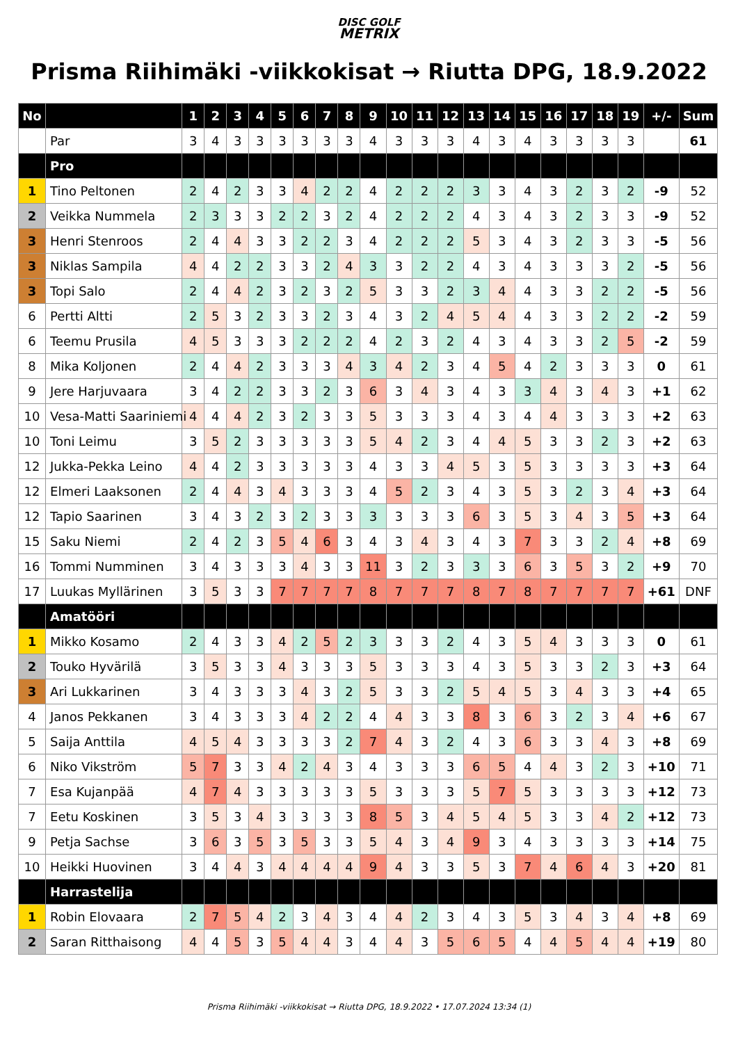DISC GOLF
METRIX
Prisma Riihimäki -viikkokisat → Riutta DPG, 18.9.2022
| No | | 1 | 2 | 3 | 4 | 5 | 6 | 7 | 8 | 9 | 10 | 11 | 12 | 13 | 14 | 15 | 16 | 17 | 18 | 19 | +/- | Sum |
| --- | --- | --- | --- | --- | --- | --- | --- | --- | --- | --- | --- | --- | --- | --- | --- | --- | --- | --- | --- | --- | --- | --- |
| | Par | 3 | 4 | 3 | 3 | 3 | 3 | 3 | 3 | 4 | 3 | 3 | 3 | 4 | 3 | 4 | 3 | 3 | 3 | 3 | | 61 |
| | Pro | | | | | | | | | | | | | | | | | | | | | |
| 1 | Tino Peltonen | 2 | 4 | 2 | 3 | 3 | 4 | 2 | 2 | 4 | 2 | 2 | 2 | 3 | 3 | 4 | 3 | 2 | 3 | 2 | -9 | 52 |
| 2 | Veikka Nummela | 2 | 3 | 3 | 3 | 2 | 2 | 3 | 2 | 4 | 2 | 2 | 2 | 4 | 3 | 4 | 3 | 2 | 3 | 3 | -9 | 52 |
| 3 | Henri Stenroos | 2 | 4 | 4 | 3 | 3 | 2 | 2 | 3 | 4 | 2 | 2 | 2 | 5 | 3 | 4 | 3 | 2 | 3 | 3 | -5 | 56 |
| 3 | Niklas Sampila | 4 | 4 | 2 | 2 | 3 | 3 | 2 | 4 | 3 | 3 | 2 | 2 | 4 | 3 | 4 | 3 | 3 | 3 | 2 | -5 | 56 |
| 3 | Topi Salo | 2 | 4 | 4 | 2 | 3 | 2 | 3 | 2 | 5 | 3 | 3 | 2 | 3 | 4 | 4 | 3 | 3 | 2 | 2 | -5 | 56 |
| 6 | Pertti Altti | 2 | 5 | 3 | 2 | 3 | 3 | 2 | 3 | 4 | 3 | 2 | 4 | 5 | 4 | 4 | 3 | 3 | 2 | 2 | -2 | 59 |
| 6 | Teemu Prusila | 4 | 5 | 3 | 3 | 3 | 2 | 2 | 2 | 4 | 2 | 3 | 2 | 4 | 3 | 4 | 3 | 3 | 2 | 5 | -2 | 59 |
| 8 | Mika Koljonen | 2 | 4 | 4 | 2 | 3 | 3 | 3 | 4 | 3 | 4 | 2 | 3 | 4 | 5 | 4 | 2 | 3 | 3 | 3 | 0 | 61 |
| 9 | Jere Harjuvaara | 3 | 4 | 2 | 2 | 3 | 3 | 2 | 3 | 6 | 3 | 4 | 3 | 4 | 3 | 3 | 4 | 3 | 4 | 3 | +1 | 62 |
| 10 | Vesa-Matti Saariniemi | 4 | 4 | 4 | 2 | 3 | 2 | 3 | 3 | 5 | 3 | 3 | 3 | 4 | 3 | 4 | 4 | 3 | 3 | 3 | +2 | 63 |
| 10 | Toni Leimu | 3 | 5 | 2 | 3 | 3 | 3 | 3 | 3 | 5 | 4 | 2 | 3 | 4 | 4 | 5 | 3 | 3 | 2 | 3 | +2 | 63 |
| 12 | Jukka-Pekka Leino | 4 | 4 | 2 | 3 | 3 | 3 | 3 | 3 | 4 | 3 | 3 | 4 | 5 | 3 | 5 | 3 | 3 | 3 | 3 | +3 | 64 |
| 12 | Elmeri Laaksonen | 2 | 4 | 4 | 3 | 4 | 3 | 3 | 3 | 4 | 5 | 2 | 3 | 4 | 3 | 5 | 3 | 2 | 3 | 4 | +3 | 64 |
| 12 | Tapio Saarinen | 3 | 4 | 3 | 2 | 3 | 2 | 3 | 3 | 3 | 3 | 3 | 3 | 6 | 3 | 5 | 3 | 4 | 3 | 5 | +3 | 64 |
| 15 | Saku Niemi | 2 | 4 | 2 | 3 | 5 | 4 | 6 | 3 | 4 | 3 | 4 | 3 | 4 | 3 | 7 | 3 | 3 | 2 | 4 | +8 | 69 |
| 16 | Tommi Numminen | 3 | 4 | 3 | 3 | 3 | 4 | 3 | 3 | 11 | 3 | 2 | 3 | 3 | 3 | 6 | 3 | 5 | 3 | 2 | +9 | 70 |
| 17 | Luukas Myllärinen | 3 | 5 | 3 | 3 | 7 | 7 | 7 | 7 | 8 | 7 | 7 | 7 | 8 | 7 | 8 | 7 | 7 | 7 | 7 | +61 | DNF |
| | Amatööri | | | | | | | | | | | | | | | | | | | | | |
| 1 | Mikko Kosamo | 2 | 4 | 3 | 3 | 4 | 2 | 5 | 2 | 3 | 3 | 3 | 2 | 4 | 3 | 5 | 4 | 3 | 3 | 3 | 0 | 61 |
| 2 | Touko Hyvärilä | 3 | 5 | 3 | 3 | 4 | 3 | 3 | 3 | 5 | 3 | 3 | 3 | 4 | 3 | 5 | 3 | 3 | 2 | 3 | +3 | 64 |
| 3 | Ari Lukkarinen | 3 | 4 | 3 | 3 | 3 | 4 | 3 | 2 | 5 | 3 | 3 | 2 | 5 | 4 | 5 | 3 | 4 | 3 | 3 | +4 | 65 |
| 4 | Janos Pekkanen | 3 | 4 | 3 | 3 | 3 | 4 | 2 | 2 | 4 | 4 | 3 | 3 | 8 | 3 | 6 | 3 | 2 | 3 | 4 | +6 | 67 |
| 5 | Saija Anttila | 4 | 5 | 4 | 3 | 3 | 3 | 3 | 2 | 7 | 4 | 3 | 2 | 4 | 3 | 6 | 3 | 3 | 4 | 3 | +8 | 69 |
| 6 | Niko Vikström | 5 | 7 | 3 | 3 | 4 | 2 | 4 | 3 | 4 | 3 | 3 | 3 | 6 | 5 | 4 | 4 | 3 | 2 | 3 | +10 | 71 |
| 7 | Esa Kujanpää | 4 | 7 | 4 | 3 | 3 | 3 | 3 | 3 | 5 | 3 | 3 | 3 | 5 | 7 | 5 | 3 | 3 | 3 | 3 | +12 | 73 |
| 7 | Eetu Koskinen | 3 | 5 | 3 | 4 | 3 | 3 | 3 | 3 | 8 | 5 | 3 | 4 | 5 | 4 | 5 | 3 | 3 | 4 | 2 | +12 | 73 |
| 9 | Petja Sachse | 3 | 6 | 3 | 5 | 3 | 5 | 3 | 3 | 5 | 4 | 3 | 4 | 9 | 3 | 4 | 3 | 3 | 3 | 3 | +14 | 75 |
| 10 | Heikki Huovinen | 3 | 4 | 4 | 3 | 4 | 4 | 4 | 4 | 9 | 4 | 3 | 3 | 5 | 3 | 7 | 4 | 6 | 4 | 3 | +20 | 81 |
| | Harrastelija | | | | | | | | | | | | | | | | | | | | | |
| 1 | Robin Elovaara | 2 | 7 | 5 | 4 | 2 | 3 | 4 | 3 | 4 | 4 | 2 | 3 | 4 | 3 | 5 | 3 | 4 | 3 | 4 | +8 | 69 |
| 2 | Saran Ritthaisong | 4 | 4 | 5 | 3 | 5 | 4 | 4 | 3 | 4 | 4 | 3 | 5 | 6 | 5 | 4 | 4 | 5 | 4 | 4 | +19 | 80 |
Prisma Riihimäki -viikkokisat → Riutta DPG, 18.9.2022 • 17.07.2024 13:34 (1)